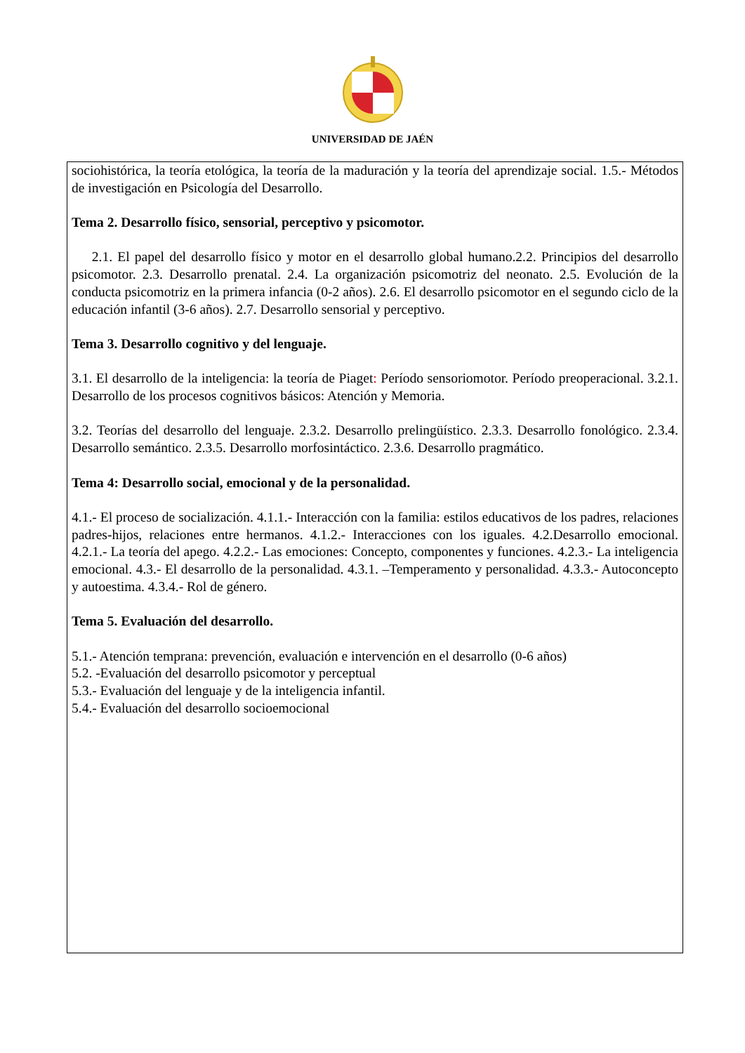UNIVERSIDAD DE JAÉN
| sociohistórica, la teoría etológica, la teoría de la maduración y la teoría del aprendizaje social. 1.5.- Métodos de investigación en Psicología del Desarrollo. Tema 2. Desarrollo físico, sensorial, perceptivo y psicomotor. 2.1. El papel del desarrollo físico y motor en el desarrollo global humano.2.2. Principios del desarrollo psicomotor. 2.3. Desarrollo prenatal. 2.4. La organización psicomotriz del neonato. 2.5. Evolución de la conducta psicomotriz en la primera infancia (0-2 años). 2.6. El desarrollo psicomotor en el segundo ciclo de la educación infantil (3-6 años). 2.7. Desarrollo sensorial y perceptivo. Tema 3. Desarrollo cognitivo y del lenguaje. 3.1. El desarrollo de la inteligencia: la teoría de Piaget : Período sensoriomotor. Período preoperacional. 3.2.1. Desarrollo de los procesos cognitivos básicos: Atención y Memoria. 3.2. Teorías del desarrollo del lenguaje. 2.3.2. Desarrollo prelingüístico. 2.3.3. Desarrollo fonológico. 2.3.4. Desarrollo semántico. 2.3.5. Desarrollo morfosintáctico. 2.3.6. Desarrollo pragmático. Tema 4: Desarrollo social, emocional y de la personalidad. 4.1.- El proceso de socialización. 4.1.1.- Interacción con la familia: estilos educativos de los padres, relaciones padres-hijos, relaciones entre hermanos. 4.1.2.- Interacciones con los iguales. 4.2.Desarrollo emocional. 4.2.1.- La teoría del apego. 4.2.2.- Las emociones: Concepto, componentes y funciones. 4.2.3.- La inteligencia emocional. 4.3.- El desarrollo de la personalidad. 4.3.1. –Temperamento y personalidad. 4.3.3.- Autoconcepto y autoestima. 4.3.4.- Rol de género. Tema 5. Evaluación del desarrollo. 5.1.- Atención temprana: prevención, evaluación e intervención en el desarrollo (0-6 años) 5.2. -Evaluación del desarrollo psicomotor y perceptual 5.3.- Evaluación del lenguaje y de la inteligencia infantil. 5.4.- Evaluación del desarrollo socioemocional |